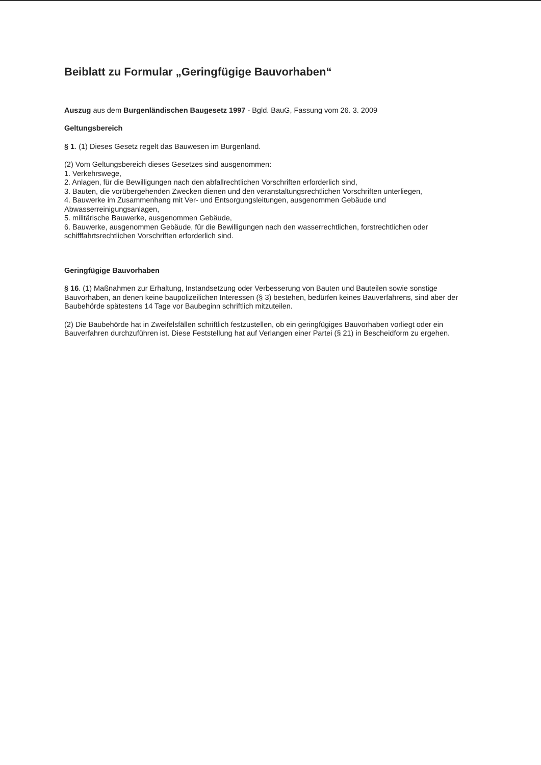Beiblatt zu Formular „Geringfügige Bauvorhaben“
Auszug aus dem Burgenländischen Baugesetz 1997 - Bgld. BauG, Fassung vom 26. 3. 2009
Geltungsbereich
§ 1. (1) Dieses Gesetz regelt das Bauwesen im Burgenland.
(2) Vom Geltungsbereich dieses Gesetzes sind ausgenommen:
1. Verkehrswege,
2. Anlagen, für die Bewilligungen nach den abfallrechtlichen Vorschriften erforderlich sind,
3. Bauten, die vorübergehenden Zwecken dienen und den veranstaltungsrechtlichen Vorschriften unterliegen,
4. Bauwerke im Zusammenhang mit Ver- und Entsorgungsleitungen, ausgenommen Gebäude und Abwasserreinigungsanlagen,
5. militärische Bauwerke, ausgenommen Gebäude,
6. Bauwerke, ausgenommen Gebäude, für die Bewilligungen nach den wasserrechtlichen, forstrechtlichen oder schifffahrtsrechtlichen Vorschriften erforderlich sind.
Geringfügige Bauvorhaben
§ 16. (1) Maßnahmen zur Erhaltung, Instandsetzung oder Verbesserung von Bauten und Bauteilen sowie sonstige Bauvorhaben, an denen keine baupolizeilichen Interessen (§ 3) bestehen, bedürfen keines Bauverfahrens, sind aber der Baubehörde spätestens 14 Tage vor Baubeginn schriftlich mitzuteilen.
(2) Die Baubehörde hat in Zweifelsfällen schriftlich festzustellen, ob ein geringfügiges Bauvorhaben vorliegt oder ein Bauverfahren durchzuführen ist. Diese Feststellung hat auf Verlangen einer Partei (§ 21) in Bescheidform zu ergehen.